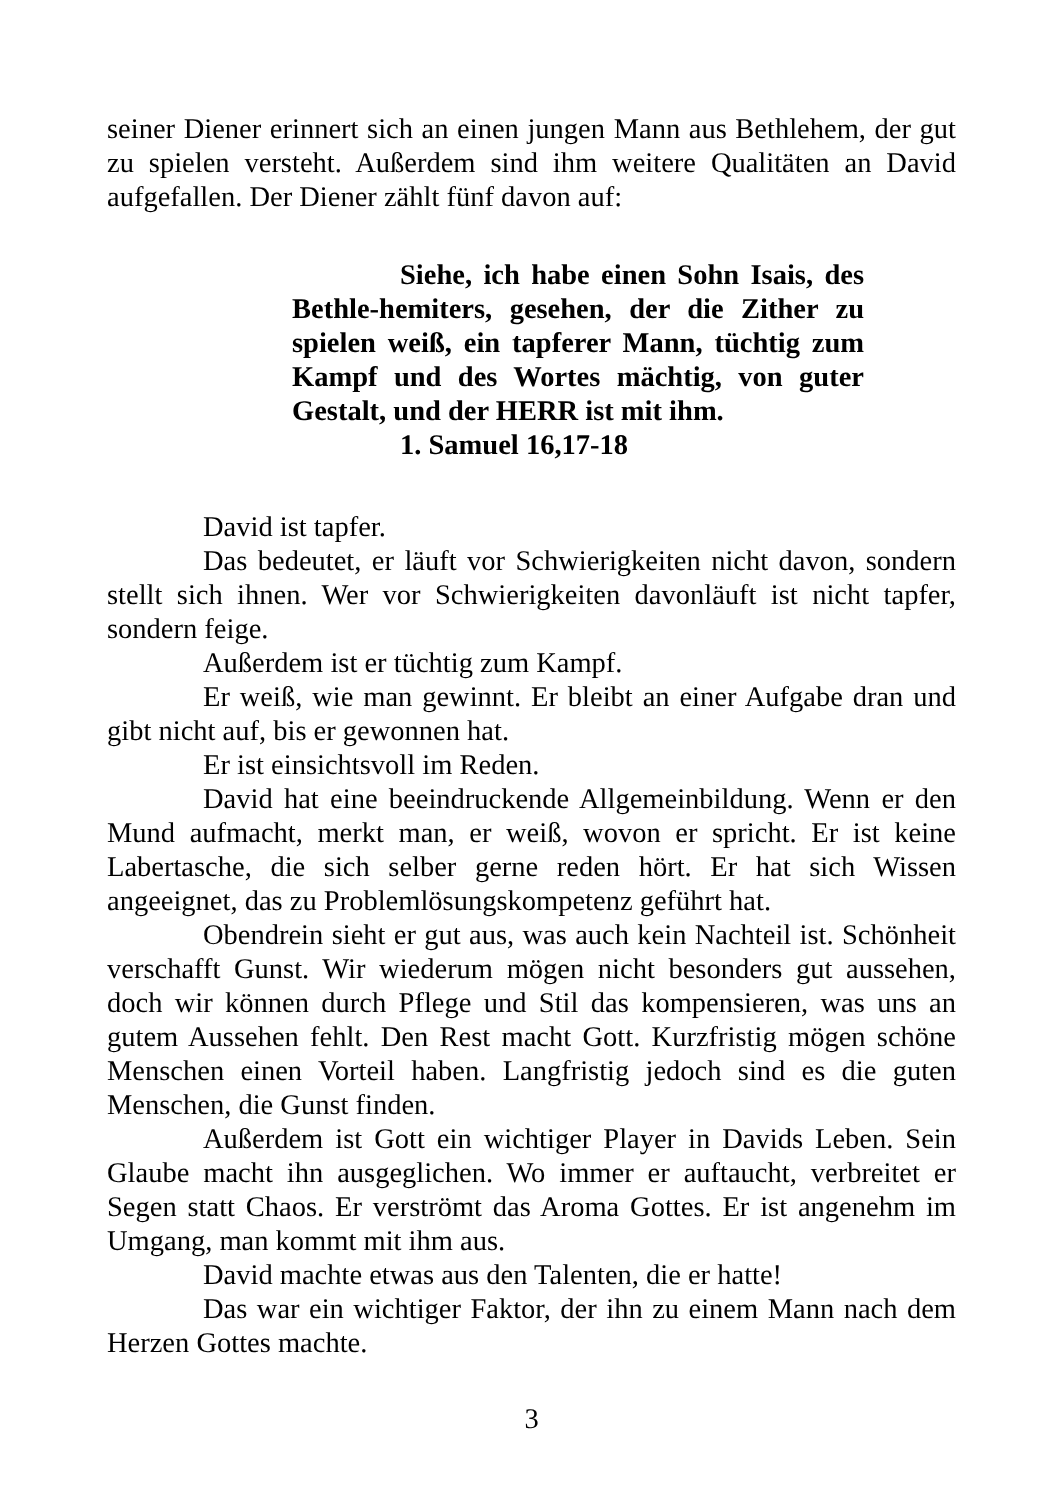seiner Diener erinnert sich an einen jungen Mann aus Bethlehem, der gut zu spielen versteht. Außerdem sind ihm weitere Qualitäten an David aufgefallen. Der Diener zählt fünf davon auf:
Siehe, ich habe einen Sohn Isais, des Bethle-hemiters, gesehen, der die Zither zu spielen weiß, ein tapferer Mann, tüchtig zum Kampf und des Wortes mächtig, von guter Gestalt, und der HERR ist mit ihm.
1. Samuel 16,17-18
David ist tapfer.
Das bedeutet, er läuft vor Schwierigkeiten nicht davon, sondern stellt sich ihnen. Wer vor Schwierigkeiten davonläuft ist nicht tapfer, sondern feige.
Außerdem ist er tüchtig zum Kampf.
Er weiß, wie man gewinnt. Er bleibt an einer Aufgabe dran und gibt nicht auf, bis er gewonnen hat.
Er ist einsichtsvoll im Reden.
David hat eine beeindruckende Allgemeinbildung. Wenn er den Mund aufmacht, merkt man, er weiß, wovon er spricht. Er ist keine Labertasche, die sich selber gerne reden hört. Er hat sich Wissen angeeignet, das zu Problemlösungskompetenz geführt hat.
Obendrein sieht er gut aus, was auch kein Nachteil ist. Schönheit verschafft Gunst. Wir wiederum mögen nicht besonders gut aussehen, doch wir können durch Pflege und Stil das kompensieren, was uns an gutem Aussehen fehlt. Den Rest macht Gott. Kurzfristig mögen schöne Menschen einen Vorteil haben. Langfristig jedoch sind es die guten Menschen, die Gunst finden.
Außerdem ist Gott ein wichtiger Player in Davids Leben. Sein Glaube macht ihn ausgeglichen. Wo immer er auftaucht, verbreitet er Segen statt Chaos. Er verströmt das Aroma Gottes. Er ist angenehm im Umgang, man kommt mit ihm aus.
David machte etwas aus den Talenten, die er hatte!
Das war ein wichtiger Faktor, der ihn zu einem Mann nach dem Herzen Gottes machte.
3